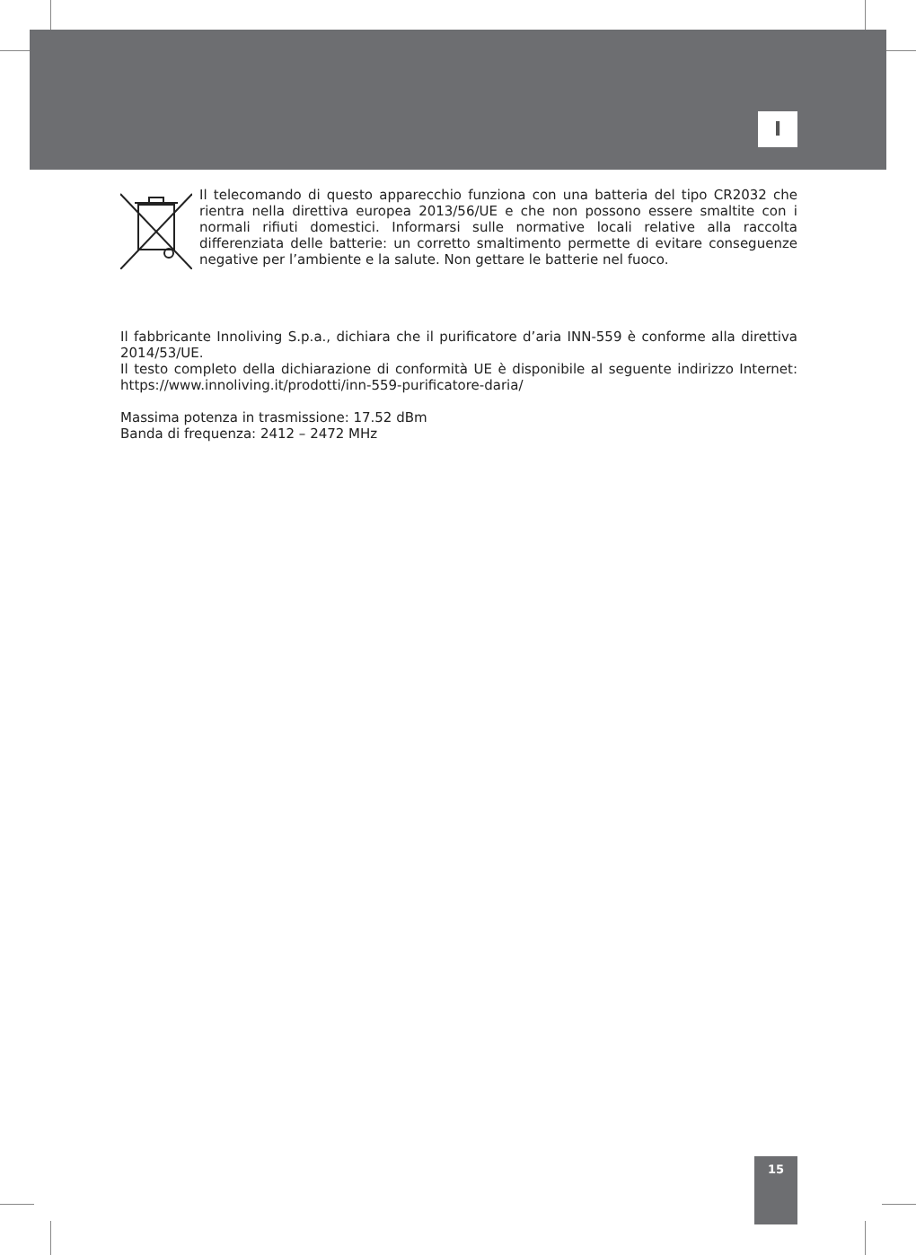I
Il telecomando di questo apparecchio funziona con una batteria del tipo CR2032 che rientra nella direttiva europea 2013/56/UE e che non possono essere smaltite con i normali rifiuti domestici. Informarsi sulle normative locali relative alla raccolta differenziata delle batterie: un corretto smaltimento permette di evitare conseguenze negative per l’ambiente e la salute. Non gettare le batterie nel fuoco.
Il fabbricante Innoliving S.p.a., dichiara che il purificatore d’aria INN-559 è conforme alla direttiva 2014/53/UE.
Il testo completo della dichiarazione di conformità UE è disponibile al seguente indirizzo Internet: https://www.innoliving.it/prodotti/inn-559-purificatore-daria/
Massima potenza in trasmissione: 17.52 dBm
Banda di frequenza: 2412 – 2472 MHz
15